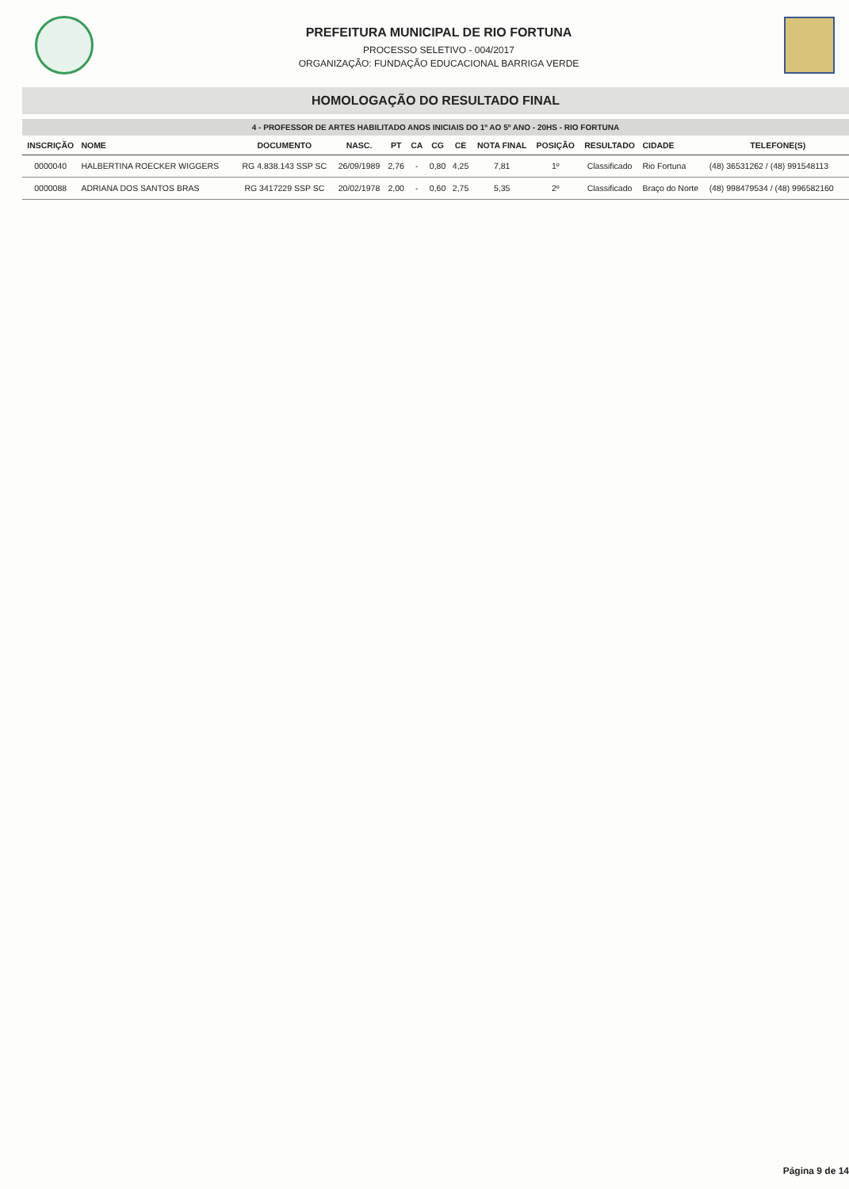PREFEITURA MUNICIPAL DE RIO FORTUNA
PROCESSO SELETIVO - 004/2017
ORGANIZAÇÃO: FUNDAÇÃO EDUCACIONAL BARRIGA VERDE
HOMOLOGAÇÃO DO RESULTADO FINAL
4 - PROFESSOR DE ARTES HABILITADO ANOS INICIAIS DO 1º AO 5º ANO - 20HS - RIO FORTUNA
| INSCRIÇÃO | NOME | DOCUMENTO | NASC. | PT | CA | CG | CE | NOTA FINAL | POSIÇÃO | RESULTADO | CIDADE | TELEFONE(S) |
| --- | --- | --- | --- | --- | --- | --- | --- | --- | --- | --- | --- | --- |
| 0000040 | HALBERTINA ROECKER WIGGERS | RG 4.838.143 SSP SC | 26/09/1989 | 2,76 | - | 0,80 | 4,25 | 7,81 | 1º | Classificado | Rio Fortuna | (48) 36531262 / (48) 991548113 |
| 0000088 | ADRIANA DOS SANTOS BRAS | RG 3417229 SSP SC | 20/02/1978 | 2,00 | - | 0,60 | 2,75 | 5,35 | 2º | Classificado | Braço do Norte | (48) 998479534 / (48) 996582160 |
Página 9 de 14